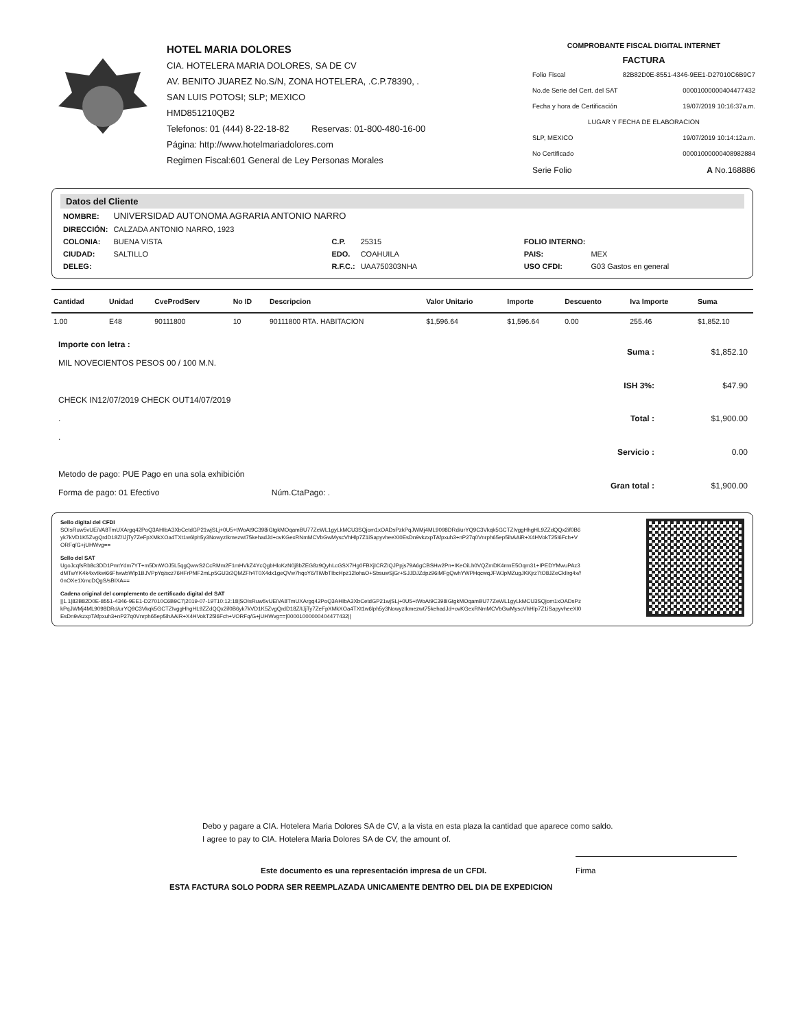HOTEL MARIA DOLORES
CIA. HOTELERA MARIA DOLORES, SA DE CV
AV. BENITO JUAREZ No.S/N, ZONA HOTELERA, .C.P.78390, .
SAN LUIS POTOSI; SLP; MEXICO
HMD851210QB2
Telefonos: 01 (444) 8-22-18-82 Reservas: 01-800-480-16-00
Página: http://www.hotelmariadolores.com
Regimen Fiscal:601 General de Ley Personas Morales
COMPROBANTE FISCAL DIGITAL INTERNET
FACTURA
Folio Fiscal 82B82D0E-8551-4346-9EE1-D27010C6B9C7
No.de Serie del Cert. del SAT 00001000000404477432
Fecha y hora de Certificación 19/07/2019 10:16:37a.m.
LUGAR Y FECHA DE ELABORACION
SLP, MEXICO 19/07/2019 10:14:12a.m.
No Certificado 00001000000408982884
Serie Folio A No.168886
Datos del Cliente
| NOMBRE: | UNIVERSIDAD AUTONOMA AGRARIA ANTONIO NARRO | | | | |
| DIRECCIÓN: | CALZADA ANTONIO NARRO, 1923 | | | | |
| COLONIA: | BUENA VISTA | C.P. | 25315 | FOLIO INTERNO: | |
| CIUDAD: | SALTILLO | EDO. | COAHUILA | PAIS: | MEX |
| DELEG: | | R.F.C.: | UAA750303NHA | USO CFDI: | G03 Gastos en general |
| Cantidad | Unidad | CveProdServ | No ID | Descripcion | Valor Unitario | Importe | Descuento | Iva Importe | Suma |
| --- | --- | --- | --- | --- | --- | --- | --- | --- | --- |
| 1.00 | E48 | 90111800 | 10 | 90111800 RTA. HABITACION | $1,596.64 | $1,596.64 | 0.00 | 255.46 | $1,852.10 |
Importe con letra :
MIL NOVECIENTOS PESOS 00 / 100 M.N.
CHECK IN12/07/2019 CHECK OUT14/07/2019
.
.
Metodo de pago: PUE Pago en una sola exhibición
Forma de pago: 01 Efectivo Núm.CtaPago: .
| Suma : | $1,852.10 |
| ISH 3%: | $47.90 |
| Total : | $1,900.00 |
| Servicio : | 0.00 |
| Gran total : | $1,900.00 |
Sello digital del CFDI
SOIsRuw5vUEiVA8TmUXArgq42PoQ3AHIbA3XbCetdGP21wjSLj+0U5+tWoAt9C398iGtgkMOqamBU77ZeWL1gyLkMCU3SQjom1xOADsPzkPqJWMj4ML9098DRd/urYQ9C3Vkqk5GCTZIvggHhgHL9ZZdQQx2if0B6yk7kVD1K5ZvgQrdD18Z/IJjTy7ZeFpXMkXOa4TXt1w6lph5y3NowyzIkmezwt75kehadJd+ovKGexRNmMCVbGwMyscVhHlp7Z1iSapyvheeXI0EsDn9vkzxpTAfpxuh3+nP27q0Vnrph65ep5ihAAiR+X4HVokT25l6Fch+VORFq/G+jUHWvg==
Sello del SAT
UgoJcqfsRb8c3DD1PmtYdm7YT+m5DnWOJ5L5qgQwwS2CcRMm2F1mHVkZ4YcQgbHloKzN0j8bZEG8z9QyhLcGSX7Hg0FBXjICRZIQJPpjs79A6gCBSHw2Pn+IKeOiLh0VQZmDK4mnE5Oqm31+IPEDYMwuPAz3dMTwYK4k4xvtkwi66FhxwbWlp1BJVPpYq/scz76HFrPMF2mLp5GU3r2QMZFh4T0X4dx1geQVw7hqoY6/TiWbTIbcHpz12lohaO+SbsuwSjGr+SJJDJZdpz96iMFgQwhYWPHqcwqJFWJpMZugJKKjrz7tO8JZeCkIlrg4x//0nOXe1XmcDQgS/sBIXA==
Cadena original del complemento de certificado digital del SAT
||1.1|82B82D0E-8551-4346-9EE1-D27010C6B9C7|2019-07-19T10:12:18|SOIsRuw5vUEiVA8TmUXArgq42PoQ3AHIbA3XbCetdGP21wjSLj+0U5+tWoAt9C398iGtgkMOqamBU77ZeWL1gyLkMCU3SQjom1xOADsPzkPqJWMj4ML9098DRd/urYQ9C3Vkqk5GCTZIvggHhgHL9ZZdQQx2if0B6yk7kVD1K5ZvgQrdD18Z/IJjTy7ZeFpXMkXOa4TXt1w6lph5y3NowyzIkmezwt75kehadJd+ovKGexRNmMCVbGwMyscVhHlp7Z1iSapyvheeXI0EsDn9vkzxpTAfpxuh3+nP27q0Vnrph65ep5ihAAiR+X4HVokT25l6Fch+VORFq/G+jUHWvg==|00001000000404477432||
Debo y pagare a CIA. Hotelera Maria Dolores SA de CV, a la vista en esta plaza la cantidad que aparece como saldo.
I agree to pay to CIA. Hotelera Maria Dolores SA de CV, the amount of.
Este documento es una representación impresa de un CFDI.
Firma
ESTA FACTURA SOLO PODRA SER REEMPLAZADA UNICAMENTE DENTRO DEL DIA DE EXPEDICION